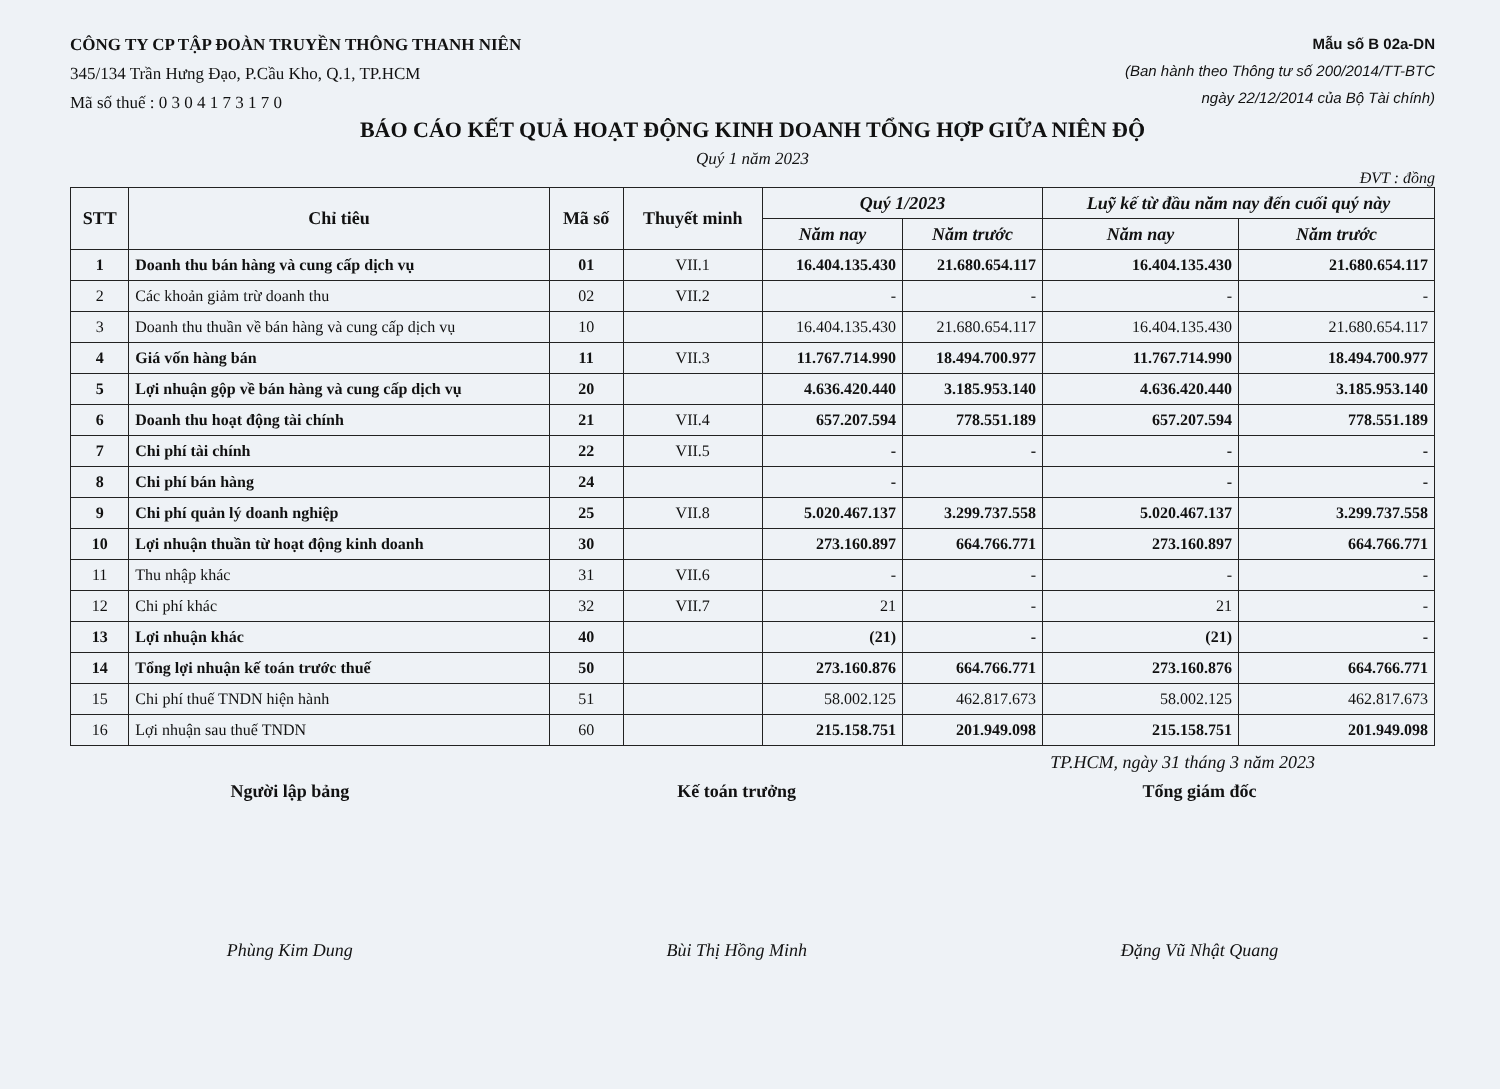CÔNG TY CP TẬP ĐOÀN TRUYỀN THÔNG THANH NIÊN
345/134 Trần Hưng Đạo, P.Cầu Kho, Q.1, TP.HCM
Mã số thuế : 0 3 0 4 1 7 3 1 7 0
Mẫu số B 02a-DN
(Ban hành theo Thông tư số 200/2014/TT-BTC
ngày 22/12/2014 của Bộ Tài chính)
BÁO CÁO KẾT QUẢ HOẠT ĐỘNG KINH DOANH TỔNG HỢP GIỮA NIÊN ĐỘ
Quý 1 năm 2023
ĐVT : đồng
| STT | Chỉ tiêu | Mã số | Thuyết minh | Quý 1/2023 | | Luỹ kế từ đầu năm nay đến cuối quý này | |
| --- | --- | --- | --- | --- | --- | --- | --- |
| | | | | Năm nay | Năm trước | Năm nay | Năm trước |
| 1 | Doanh thu bán hàng và cung cấp dịch vụ | 01 | VII.1 | 16.404.135.430 | 21.680.654.117 | 16.404.135.430 | 21.680.654.117 |
| 2 | Các khoản giảm trừ doanh thu | 02 | VII.2 | - | - | - | - |
| 3 | Doanh thu thuần về bán hàng và cung cấp dịch vụ | 10 | | 16.404.135.430 | 21.680.654.117 | 16.404.135.430 | 21.680.654.117 |
| 4 | Giá vốn hàng bán | 11 | VII.3 | 11.767.714.990 | 18.494.700.977 | 11.767.714.990 | 18.494.700.977 |
| 5 | Lợi nhuận gộp về bán hàng và cung cấp dịch vụ | 20 | | 4.636.420.440 | 3.185.953.140 | 4.636.420.440 | 3.185.953.140 |
| 6 | Doanh thu hoạt động tài chính | 21 | VII.4 | 657.207.594 | 778.551.189 | 657.207.594 | 778.551.189 |
| 7 | Chi phí tài chính | 22 | VII.5 | - | - | - | - |
| 8 | Chi phí bán hàng | 24 | | - | | - | - |
| 9 | Chi phí quản lý doanh nghiệp | 25 | VII.8 | 5.020.467.137 | 3.299.737.558 | 5.020.467.137 | 3.299.737.558 |
| 10 | Lợi nhuận thuần từ hoạt động kinh doanh | 30 | | 273.160.897 | 664.766.771 | 273.160.897 | 664.766.771 |
| 11 | Thu nhập khác | 31 | VII.6 | - | - | - | - |
| 12 | Chi phí khác | 32 | VII.7 | 21 | - | 21 | - |
| 13 | Lợi nhuận khác | 40 | | (21) | - | (21) | - |
| 14 | Tổng lợi nhuận kế toán trước thuế | 50 | | 273.160.876 | 664.766.771 | 273.160.876 | 664.766.771 |
| 15 | Chi phí thuế TNDN hiện hành | 51 | | 58.002.125 | 462.817.673 | 58.002.125 | 462.817.673 |
| 16 | Lợi nhuận sau thuế TNDN | 60 | | 215.158.751 | 201.949.098 | 215.158.751 | 201.949.098 |
TP.HCM, ngày 31 tháng 3 năm 2023
Người lập bảng
Phùng Kim Dung
Kế toán trưởng
Bùi Thị Hồng Minh
Tổng giám đốc
Đặng Vũ Nhật Quang